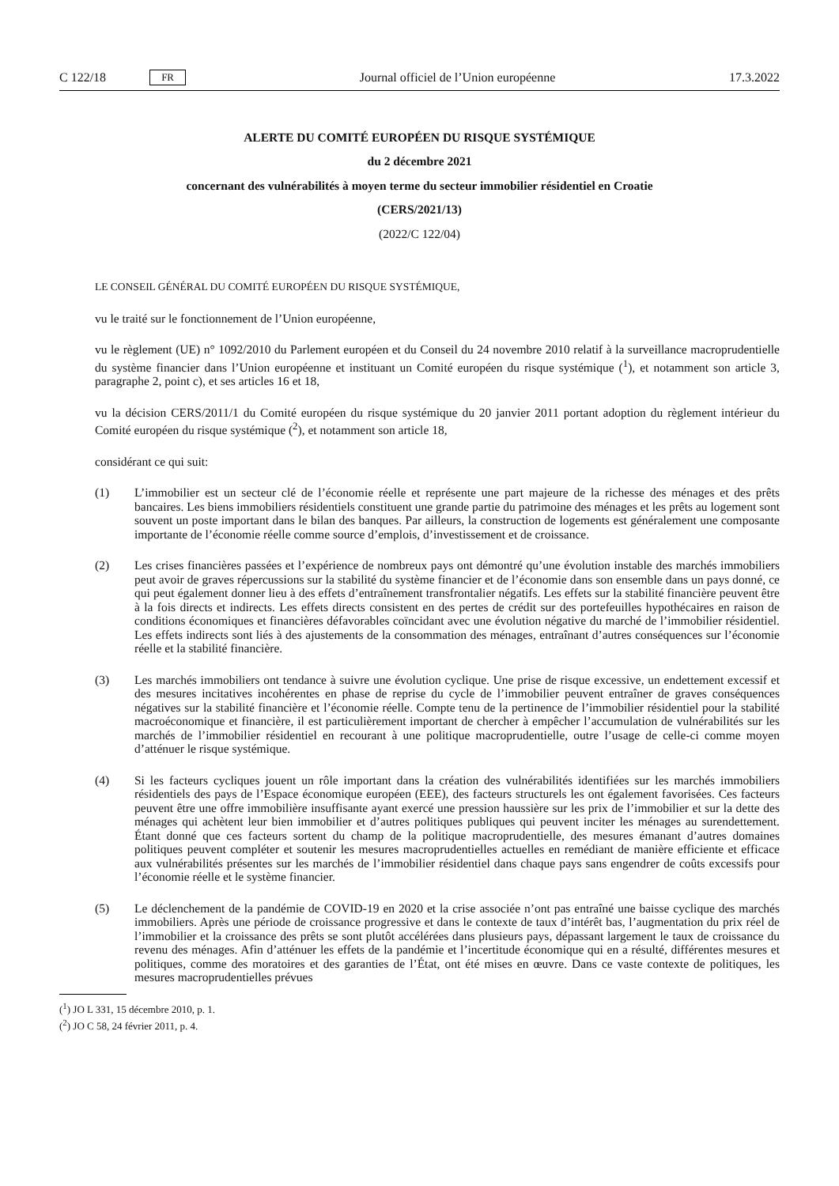C 122/18 FR
Journal officiel de l’Union européenne 17.3.2022
ALERTE DU COMITÉ EUROPÉEN DU RISQUE SYSTÉMIQUE
du 2 décembre 2021
concernant des vulnérabilités à moyen terme du secteur immobilier résidentiel en Croatie
(CERS/2021/13)
(2022/C 122/04)
LE CONSEIL GÉNÉRAL DU COMITÉ EUROPÉEN DU RISQUE SYSTÉMIQUE,
vu le traité sur le fonctionnement de l’Union européenne,
vu le règlement (UE) n° 1092/2010 du Parlement européen et du Conseil du 24 novembre 2010 relatif à la surveillance macroprudentielle du système financier dans l’Union européenne et instituant un Comité européen du risque systémique (<sup>1</sup>), et notamment son article 3, paragraphe 2, point c), et ses articles 16 et 18,
vu la décision CERS/2011/1 du Comité européen du risque systémique du 20 janvier 2011 portant adoption du règlement intérieur du Comité européen du risque systémique (<sup>2</sup>), et notamment son article 18,
considérant ce qui suit:
(1) L’immobilier est un secteur clé de l’économie réelle et représente une part majeure de la richesse des ménages et des prêts bancaires. Les biens immobiliers résidentiels constituent une grande partie du patrimoine des ménages et les prêts au logement sont souvent un poste important dans le bilan des banques. Par ailleurs, la construction de logements est généralement une composante importante de l’économie réelle comme source d’emplois, d’investissement et de croissance.
(2) Les crises financières passées et l’expérience de nombreux pays ont démontré qu’une évolution instable des marchés immobiliers peut avoir de graves répercussions sur la stabilité du système financier et de l’économie dans son ensemble dans un pays donné, ce qui peut également donner lieu à des effets d’entraînement transfrontalier négatifs. Les effets sur la stabilité financière peuvent être à la fois directs et indirects. Les effets directs consistent en des pertes de crédit sur des portefeuilles hypothécaires en raison de conditions économiques et financières défavorables coïncidant avec une évolution négative du marché de l’immobilier résidentiel. Les effets indirects sont liés à des ajustements de la consommation des ménages, entraînant d’autres conséquences sur l’économie réelle et la stabilité financière.
(3) Les marchés immobiliers ont tendance à suivre une évolution cyclique. Une prise de risque excessive, un endettement excessif et des mesures incitatives incohérentes en phase de reprise du cycle de l’immobilier peuvent entraîner de graves conséquences négatives sur la stabilité financière et l’économie réelle. Compte tenu de la pertinence de l’immobilier résidentiel pour la stabilité macroéconomique et financière, il est particulièrement important de chercher à empêcher l’accumulation de vulnérabilités sur les marchés de l’immobilier résidentiel en recourant à une politique macroprudentielle, outre l’usage de celle-ci comme moyen d’atténuer le risque systémique.
(4) Si les facteurs cycliques jouent un rôle important dans la création des vulnérabilités identifiées sur les marchés immobiliers résidentiels des pays de l’Espace économique européen (EEE), des facteurs structurels les ont également favorisées. Ces facteurs peuvent être une offre immobilière insuffisante ayant exercé une pression haussière sur les prix de l’immobilier et sur la dette des ménages qui achètent leur bien immobilier et d’autres politiques publiques qui peuvent inciter les ménages au surendettement. Étant donné que ces facteurs sortent du champ de la politique macroprudentielle, des mesures émanant d’autres domaines politiques peuvent compléter et soutenir les mesures macroprudentielles actuelles en remédiant de manière efficiente et efficace aux vulnérabilités présentes sur les marchés de l’immobilier résidentiel dans chaque pays sans engendrer de coûts excessifs pour l’économie réelle et le système financier.
(5) Le déclenchement de la pandémie de COVID-19 en 2020 et la crise associée n’ont pas entraîné une baisse cyclique des marchés immobiliers. Après une période de croissance progressive et dans le contexte de taux d’intérêt bas, l’augmentation du prix réel de l’immobilier et la croissance des prêts se sont plutôt accélérées dans plusieurs pays, dépassant largement le taux de croissance du revenu des ménages. Afin d’atténuer les effets de la pandémie et l’incertitude économique qui en a résulté, différentes mesures et politiques, comme des moratoires et des garanties de l’État, ont été mises en œuvre. Dans ce vaste contexte de politiques, les mesures macroprudentielles prévues
(<sup>1</sup>) JO L 331, 15 décembre 2010, p. 1.
(<sup>2</sup>) JO C 58, 24 février 2011, p. 4.